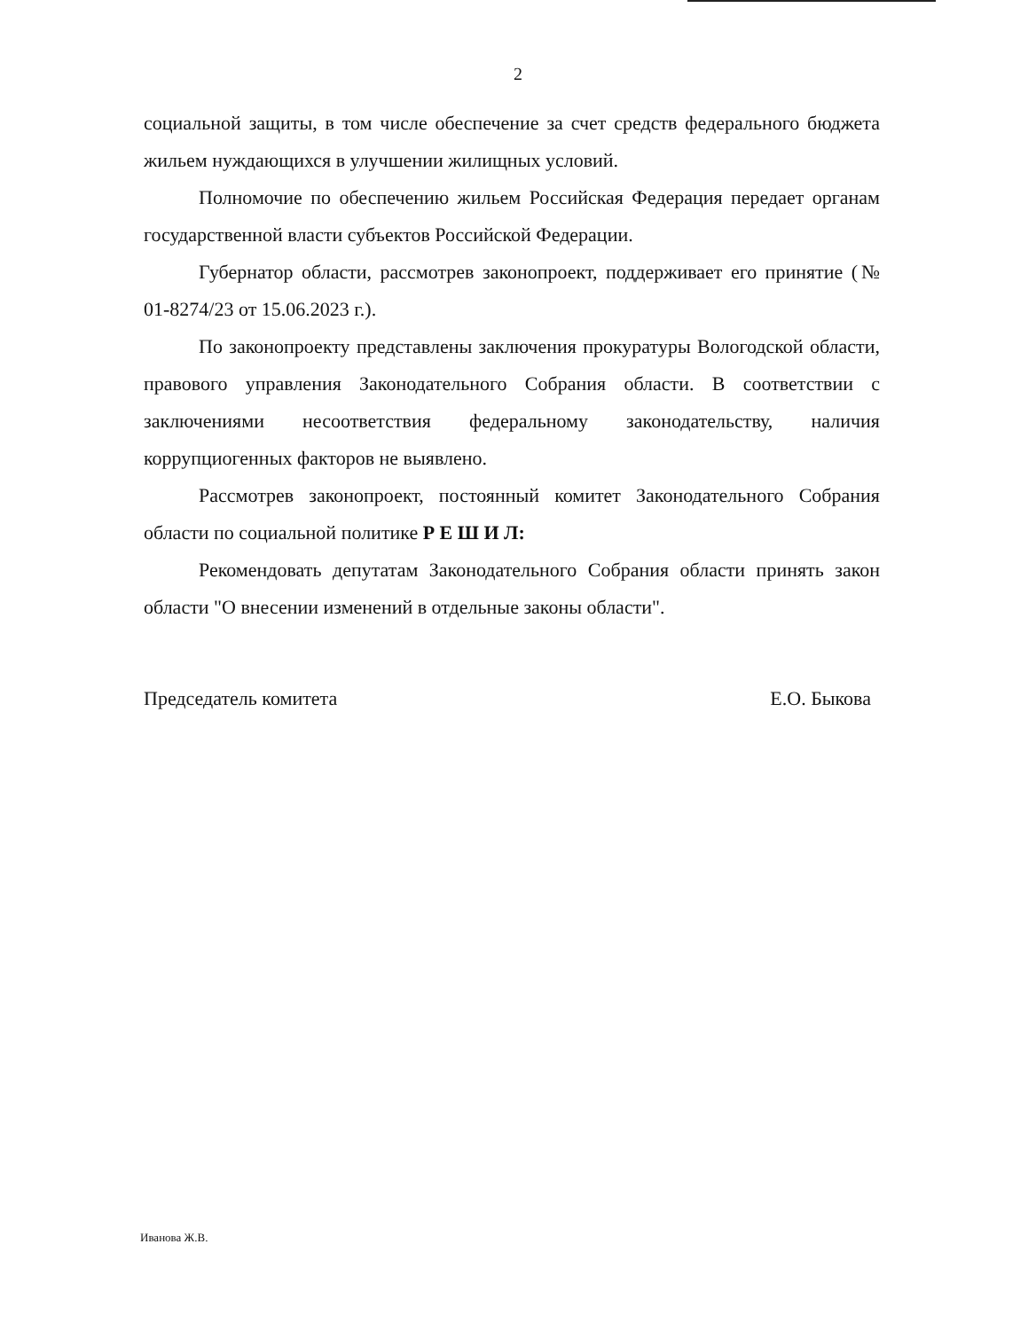2
социальной защиты, в том числе обеспечение за счет средств федерального бюджета жильем нуждающихся в улучшении жилищных условий.
Полномочие по обеспечению жильем Российская Федерация передает органам государственной власти субъектов Российской Федерации.
Губернатор области, рассмотрев законопроект, поддерживает его принятие (№ 01-8274/23 от 15.06.2023 г.).
По законопроекту представлены заключения прокуратуры Вологодской области, правового управления Законодательного Собрания области. В соответствии с заключениями несоответствия федеральному законодательству, наличия коррупциогенных факторов не выявлено.
Рассмотрев законопроект, постоянный комитет Законодательного Собрания области по социальной политике Р Е Ш И Л:
Рекомендовать депутатам Законодательного Собрания области принять закон области "О внесении изменений в отдельные законы области".
Председатель комитета Е.О. Быкова
Иванова Ж.В.